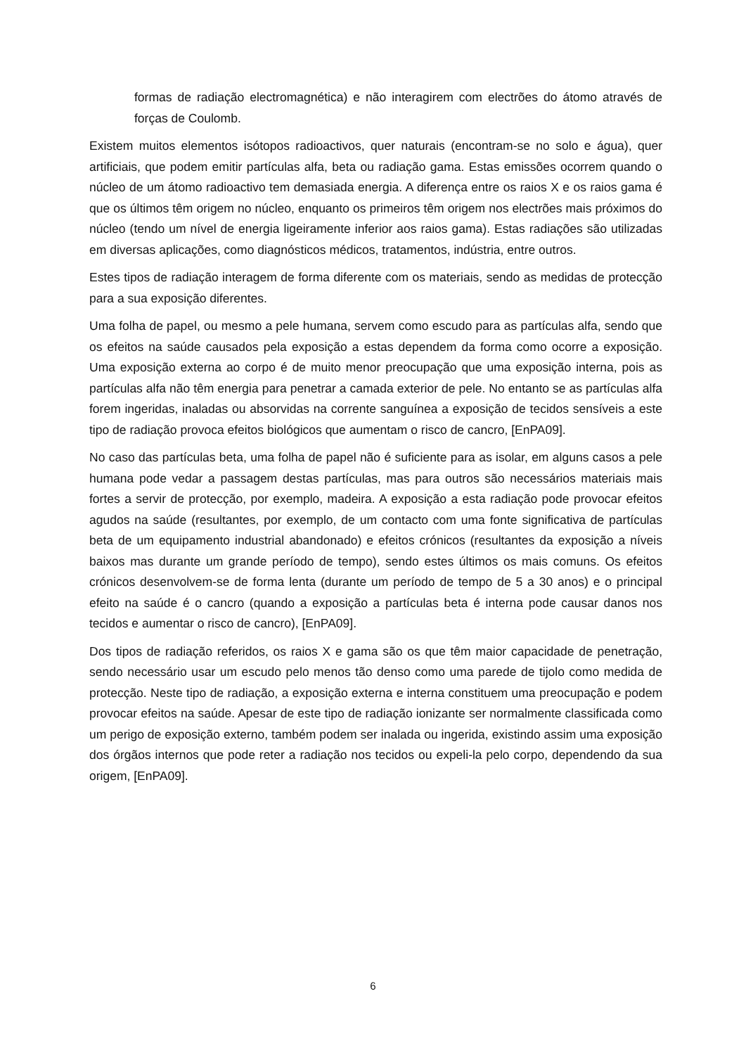formas de radiação electromagnética) e não interagirem com electrões do átomo através de forças de Coulomb.
Existem muitos elementos isótopos radioactivos, quer naturais (encontram-se no solo e água), quer artificiais, que podem emitir partículas alfa, beta ou radiação gama. Estas emissões ocorrem quando o núcleo de um átomo radioactivo tem demasiada energia. A diferença entre os raios X e os raios gama é que os últimos têm origem no núcleo, enquanto os primeiros têm origem nos electrões mais próximos do núcleo (tendo um nível de energia ligeiramente inferior aos raios gama). Estas radiações são utilizadas em diversas aplicações, como diagnósticos médicos, tratamentos, indústria, entre outros.
Estes tipos de radiação interagem de forma diferente com os materiais, sendo as medidas de protecção para a sua exposição diferentes.
Uma folha de papel, ou mesmo a pele humana, servem como escudo para as partículas alfa, sendo que os efeitos na saúde causados pela exposição a estas dependem da forma como ocorre a exposição. Uma exposição externa ao corpo é de muito menor preocupação que uma exposição interna, pois as partículas alfa não têm energia para penetrar a camada exterior de pele. No entanto se as partículas alfa forem ingeridas, inaladas ou absorvidas na corrente sanguínea a exposição de tecidos sensíveis a este tipo de radiação provoca efeitos biológicos que aumentam o risco de cancro, [EnPA09].
No caso das partículas beta, uma folha de papel não é suficiente para as isolar, em alguns casos a pele humana pode vedar a passagem destas partículas, mas para outros são necessários materiais mais fortes a servir de protecção, por exemplo, madeira. A exposição a esta radiação pode provocar efeitos agudos na saúde (resultantes, por exemplo, de um contacto com uma fonte significativa de partículas beta de um equipamento industrial abandonado) e efeitos crónicos (resultantes da exposição a níveis baixos mas durante um grande período de tempo), sendo estes últimos os mais comuns. Os efeitos crónicos desenvolvem-se de forma lenta (durante um período de tempo de 5 a 30 anos) e o principal efeito na saúde é o cancro (quando a exposição a partículas beta é interna pode causar danos nos tecidos e aumentar o risco de cancro), [EnPA09].
Dos tipos de radiação referidos, os raios X e gama são os que têm maior capacidade de penetração, sendo necessário usar um escudo pelo menos tão denso como uma parede de tijolo como medida de protecção. Neste tipo de radiação, a exposição externa e interna constituem uma preocupação e podem provocar efeitos na saúde. Apesar de este tipo de radiação ionizante ser normalmente classificada como um perigo de exposição externo, também podem ser inalada ou ingerida, existindo assim uma exposição dos órgãos internos que pode reter a radiação nos tecidos ou expeli-la pelo corpo, dependendo da sua origem, [EnPA09].
6